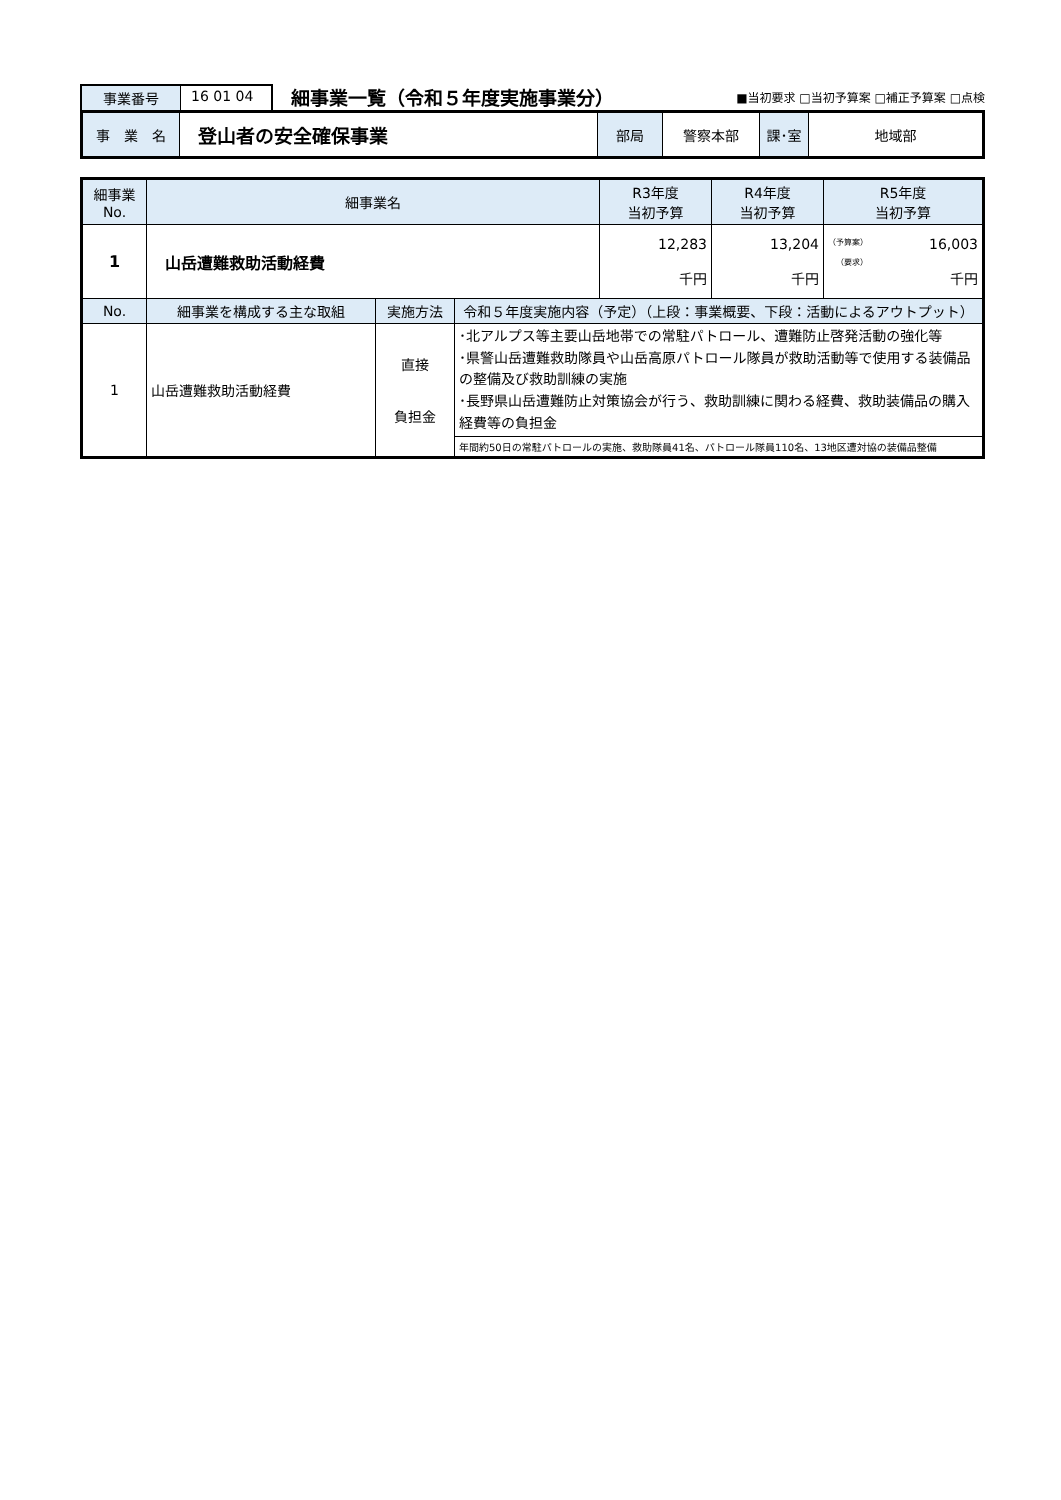事業番号 16 01 04
細事業一覧（令和５年度実施事業分）
■当初要求 □当初予算案 □補正予算案 □点検
| 事 業 名 | 登山者の安全確保事業 | 部局 | 警察本部 | 課･室 | 地域部 |
| 細事業 No. | 細事業名 | | | R3年度 当初予算 | R4年度 当初予算 | R5年度 当初予算 |
| --- | --- | --- | --- | --- | --- | --- |
| 1 | 山岳遭難救助活動経費 | | | 12,283 千円 | 13,204 千円 | （予算案） （要求） 16,003 千円 |
| No. | 細事業を構成する主な取組 | 実施方法 | 令和５年度実施内容（予定）（上段：事業概要、下段：活動によるアウトプット） | | | |
| 1 | 山岳遭難救助活動経費 | 直接 負担金 | ･北アルプス等主要山岳地帯での常駐パトロール、遭難防止啓発活動の強化等 ･県警山岳遭難救助隊員や山岳高原パトロール隊員が救助活動等で使用する装備品の整備及び救助訓練の実施 ･長野県山岳遭難防止対策協会が行う、救助訓練に関わる経費、救助装備品の購入経費等の負担金 | | | |
| | | | 年間約50日の常駐パトロールの実施、救助隊員41名、パトロール隊員110名、13地区遭対協の装備品整備 | | | |